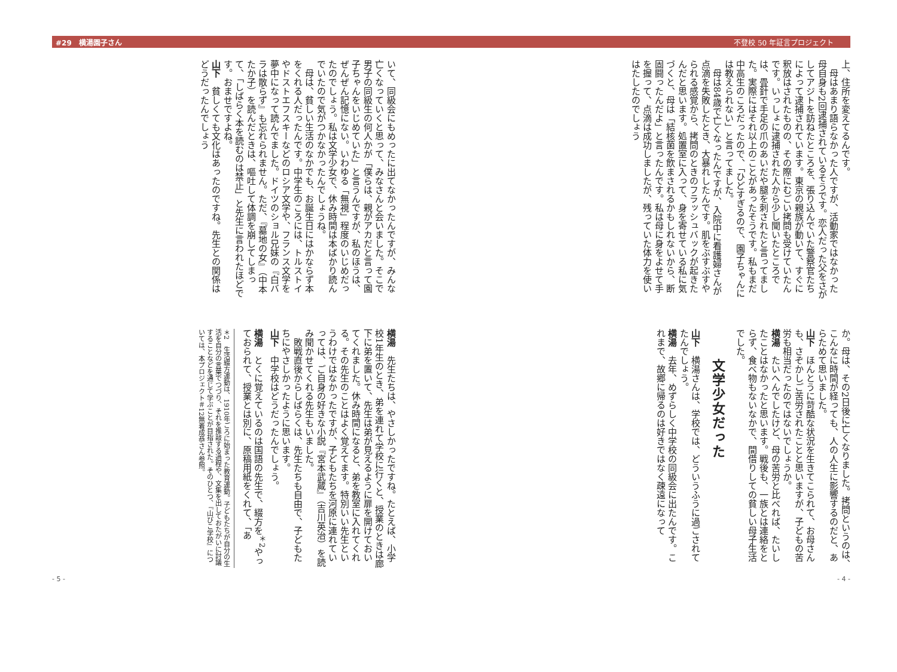#29　横湯園子さん 不登校 50 年証言プロジェクト
上、住所を変えてるんです。
　母はあまり語らなかった人ですが、活動家ではなかった母自身も2回逮捕されているそうです。恋人だった父をさがしてアジトを訪ねたところを、張り込んでいた警察官たちによって逮捕されています。東京の親族が動いて、すぐに釈放はされたものの、その際にむごい拷問も受けていたんです。いっしょに逮捕された人から少し聞いたところでは、畳針で手足の爪のあいだや腿を刺されたと言ってました。実際にはそれ以上のことがあったそうです。私もまだ中高生のころだったので、「ひどすぎるので、園子ちゃんには教えられない」と言ってました。
　母は84歳で亡くなったんですが、入院中に看護婦さんが点滴を失敗したとき、大暴れしたんです。肌をぶすぶすやられる感覚から、拷問のときのフラッシュバックが起きたんだと思います。処置室に入って、身を寄せている私に気づくと、母は「結核菌を飲まされるかもしれないから、断固闘ったんだよ」と言ったんです。私は母に身をよせて手を握って、点滴は成功しましたが、残っていた体力を使いはたしたのでしょう
か。母は、その2日後に亡くなりました。拷問というのは、こんなに時間が経っても、人の人生に影響するのだと、あらためて思いました。
山下　ほんとうに苛酷な状況を生きてこられて、お母さんも、さぞかしご苦労されたことと思いますが、子どもの苦労も相当だったのではないでしょうか。
横湯　たいへんでしたけど、母の苦労と比べれば、たいしたことはなかったと思います。戦後も、一族とは連絡をとらず、食べ物もないなかで、間借りしての貧しい母子生活でした。
文学少女だった
山下　横湯さんは、学校では、どういうふうに過ごされてたんでしょう。
横湯　去年、めずらしく中学校の同級会に出たんです。これまで、故郷に帰るのは好きではなく疎遠になって
- 4 -
いて、同級会にもめったに出てなかったんですが、みんな亡くなっていくと思って、みなさんと会いました。そこで男子の同級生の何人かが「僕らは、親がアカだと言って園子ちゃんをいじめていた」と言うんですが、私のほうは、ぜんぜん記憶にない。いわゆる「無視」程度のいじめだったのでしょう。私は文学少女で、休み時間は本ばかり読んでいたので気がつかなかったんでしょうね。
　母は、貧しい生活のなかでも、お誕生日にはかならず本をくれる人だったんです。中学生のころには、トルストイやドストエフスキーなどのロシア文学や、フランス文学を夢中になって読んでました。ドイツのショル兄妹の『白バラは散らず』も忘れられません。ただ、『墓地の女』（中本たか子）を読んだときは、嘔吐して体調を崩してしまって、「しばらく本を読むのは禁止」と先生に言われたほどです。おませですよね。
山下　貧しくても文化はあったのですね。先生との関係はどうだったんでしょう
横湯　先生たちは、やさしかったですね。たとえば、小学校1年生のとき、弟を連れて学校に行くと、授業のときは廊下に弟を置いて、先生は弟が見えるように扉を開けておいてくれました。休み時間になると、弟を教室に入れてくれる。その先生のことはよく覚えてます。特別いい先生というわけではなかったですが、子どもたちを河原に連れていっては、ご自身の好きな小説『宮本武蔵』（吉川英治）を読み聞かせてくれる先生もいました。
　敗戦直後からしばらくは、先生たちも自由で、子どもたちにやさしかったように思います。
山下　中学校はどうだったんでしょう。
横湯　とくに覚えているのは国語の先生で、綴方を<sup>＊2</sup>やっておられて、授業とは別に、原稿用紙をくれて、「あ
＊2　生活綴方運動は、1910年ごろに始まった教育運動。子どもたちが自分の生活を自分の言葉でつづり、それを推敲する過程や、文集を出しておたがいに討議することなどを通じて学ぶことが目指された。そのひとつ、『山びこ学校』については、本プロジェクト＃12無着成恭さん参照。
- 5 -